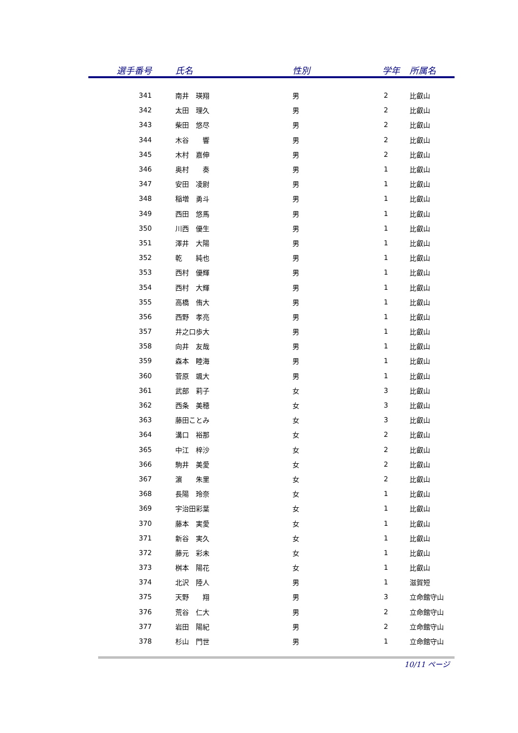| 選手番号 | 氏名 | 性別 | 学年 | 所属名 |
| --- | --- | --- | --- | --- |
| 341 | 南井 瑛翔 | 男 | 2 | 比叡山 |
| 342 | 太田 理久 | 男 | 2 | 比叡山 |
| 343 | 柴田 悠尽 | 男 | 2 | 比叡山 |
| 344 | 木谷 響 | 男 | 2 | 比叡山 |
| 345 | 木村 嘉伸 | 男 | 2 | 比叡山 |
| 346 | 奥村 奏 | 男 | 1 | 比叡山 |
| 347 | 安田 凌尉 | 男 | 1 | 比叡山 |
| 348 | 稲増 勇斗 | 男 | 1 | 比叡山 |
| 349 | 西田 悠馬 | 男 | 1 | 比叡山 |
| 350 | 川西 優生 | 男 | 1 | 比叡山 |
| 351 | 澤井 大陽 | 男 | 1 | 比叡山 |
| 352 | 乾 純也 | 男 | 1 | 比叡山 |
| 353 | 西村 優輝 | 男 | 1 | 比叡山 |
| 354 | 西村 大輝 | 男 | 1 | 比叡山 |
| 355 | 高橋 侑大 | 男 | 1 | 比叡山 |
| 356 | 西野 孝亮 | 男 | 1 | 比叡山 |
| 357 | 井之口歩大 | 男 | 1 | 比叡山 |
| 358 | 向井 友哉 | 男 | 1 | 比叡山 |
| 359 | 森本 睦海 | 男 | 1 | 比叡山 |
| 360 | 菅原 颯大 | 男 | 1 | 比叡山 |
| 361 | 武部 莉子 | 女 | 3 | 比叡山 |
| 362 | 西条 美穂 | 女 | 3 | 比叡山 |
| 363 | 藤田ことみ | 女 | 3 | 比叡山 |
| 364 | 溝口 裕那 | 女 | 2 | 比叡山 |
| 365 | 中江 梓沙 | 女 | 2 | 比叡山 |
| 366 | 駒井 美愛 | 女 | 2 | 比叡山 |
| 367 | 濵 朱里 | 女 | 2 | 比叡山 |
| 368 | 長陽 玲奈 | 女 | 1 | 比叡山 |
| 369 | 宇治田彩葉 | 女 | 1 | 比叡山 |
| 370 | 藤本 実愛 | 女 | 1 | 比叡山 |
| 371 | 新谷 実久 | 女 | 1 | 比叡山 |
| 372 | 藤元 彩未 | 女 | 1 | 比叡山 |
| 373 | 桝本 陽花 | 女 | 1 | 比叡山 |
| 374 | 北沢 陸人 | 男 | 1 | 滋賀短 |
| 375 | 天野 翔 | 男 | 3 | 立命館守山 |
| 376 | 荒谷 仁大 | 男 | 2 | 立命館守山 |
| 377 | 岩田 陽紀 | 男 | 2 | 立命館守山 |
| 378 | 杉山 門世 | 男 | 1 | 立命館守山 |
10/11 ページ